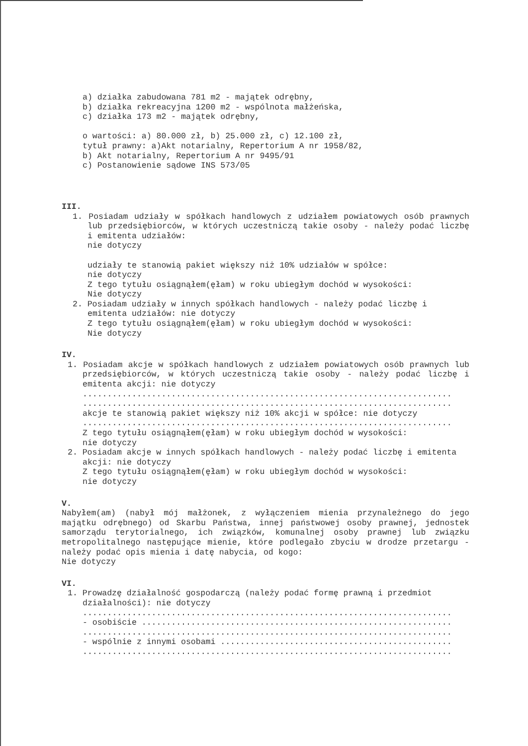a) działka zabudowana 781 m2 - majątek odrębny,
b) działka rekreacyjna 1200 m2 - wspólnota małżeńska,
c) działka 173 m2 - majątek odrębny,
o wartości: a) 80.000 zł, b) 25.000 zł, c) 12.100 zł,
tytuł prawny: a)Akt notarialny, Repertorium A nr 1958/82,
b) Akt notarialny, Repertorium A nr 9495/91
c) Postanowienie sądowe INS 573/05
III.
1. Posiadam udziały w spółkach handlowych z udziałem powiatowych osób prawnych lub przedsiębiorców, w których uczestniczą takie osoby - należy podać liczbę i emitenta udziałów:
nie dotyczy
udziały te stanowią pakiet większy niż 10% udziałów w spółce:
nie dotyczy
Z tego tytułu osiągnąłem(ęłam) w roku ubiegłym dochód w wysokości:
Nie dotyczy
2. Posiadam udziały w innych spółkach handlowych - należy podać liczbę i emitenta udziałów: nie dotyczy
Z tego tytułu osiągnąłem(ęłam) w roku ubiegłym dochód w wysokości:
Nie dotyczy
IV.
1. Posiadam akcje w spółkach handlowych z udziałem powiatowych osób prawnych lub przedsiębiorców, w których uczestniczą takie osoby - należy podać liczbę i emitenta akcji: nie dotyczy
...........................................................................
...........................................................................
akcje te stanowią pakiet większy niż 10% akcji w spółce: nie dotyczy
...........................................................................
Z tego tytułu osiągnąłem(ęłam) w roku ubiegłym dochód w wysokości:
nie dotyczy
2. Posiadam akcje w innych spółkach handlowych - należy podać liczbę i emitenta akcji: nie dotyczy
Z tego tytułu osiągnąłem(ęłam) w roku ubiegłym dochód w wysokości:
nie dotyczy
V.
Nabyłem(am) (nabył mój małżonek, z wyłączeniem mienia przynależnego do jego majątku odrębnego) od Skarbu Państwa, innej państwowej osoby prawnej, jednostek samorządu terytorialnego, ich związków, komunalnej osoby prawnej lub związku metropolitalnego następujące mienie, które podlegało zbyciu w drodze przetargu - należy podać opis mienia i datę nabycia, od kogo:
Nie dotyczy
VI.
1. Prowadzę działalność gospodarczą (należy podać formę prawną i przedmiot działalności): nie dotyczy
...........................................................................
- osobiście ...............................................................
...........................................................................
- wspólnie z innymi osobami ...............................................
...........................................................................